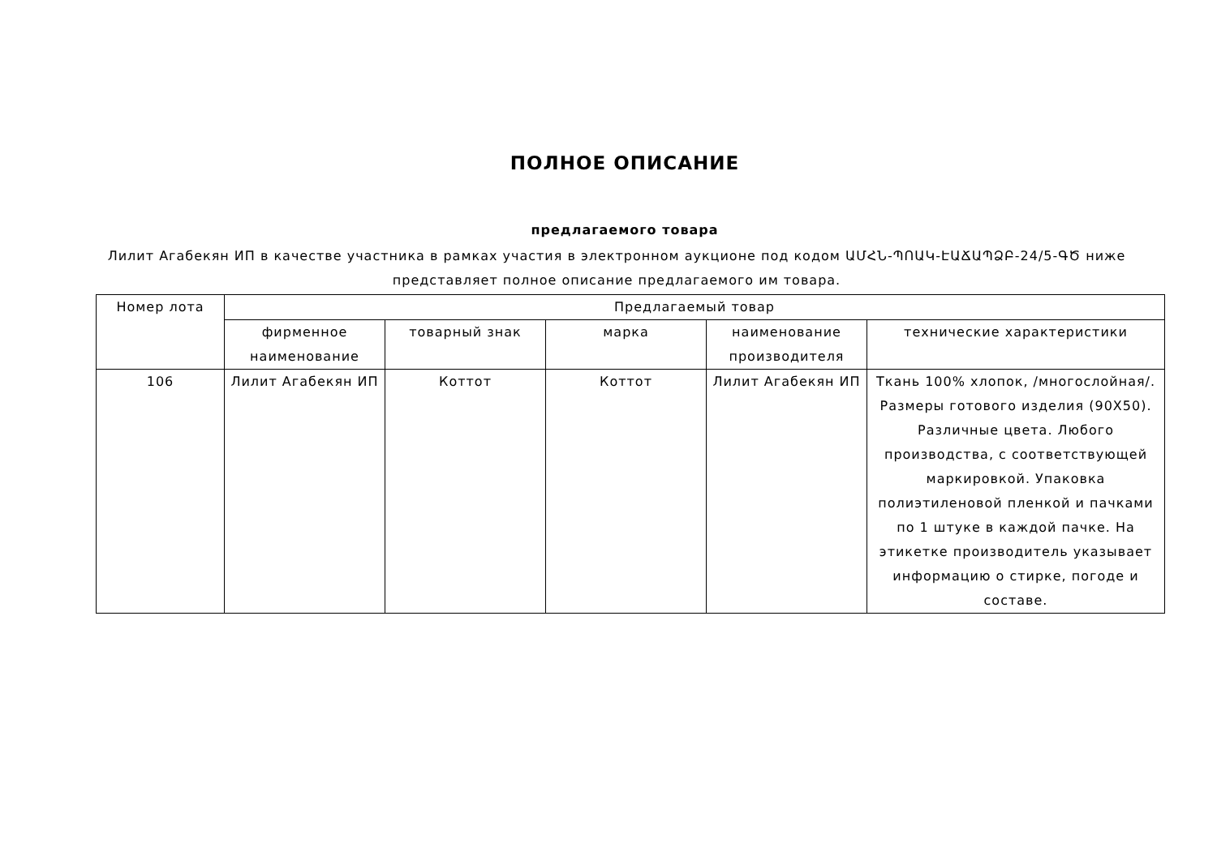ПОЛНОЕ ОПИСАНИЕ
предлагаемого товара
Лилит Агабекян ИП в качестве участника в рамках участия в электронном аукционе под кодом ԱՄՀՆ-ՊՈԱԿ-ԷԱՃԱՊՁԲ-24/5-ԳԾ ниже представляет полное описание предлагаемого им товара.
| Номер лота | Предлагаемый товар | | | | |
| | фирменное наименование | товарный знак | марка | наименование производителя | технические характеристики |
| 106 | Лилит Агабекян ИП | Коттот | Коттот | Лилит Агабекян ИП | Ткань 100% хлопок, /многослойная/. Размеры готового изделия (90X50). Различные цвета. Любого производства, с соответствующей маркировкой. Упаковка полиэтиленовой пленкой и пачками по 1 штуке в каждой пачке. На этикетке производитель указывает информацию о стирке, погоде и составе. |